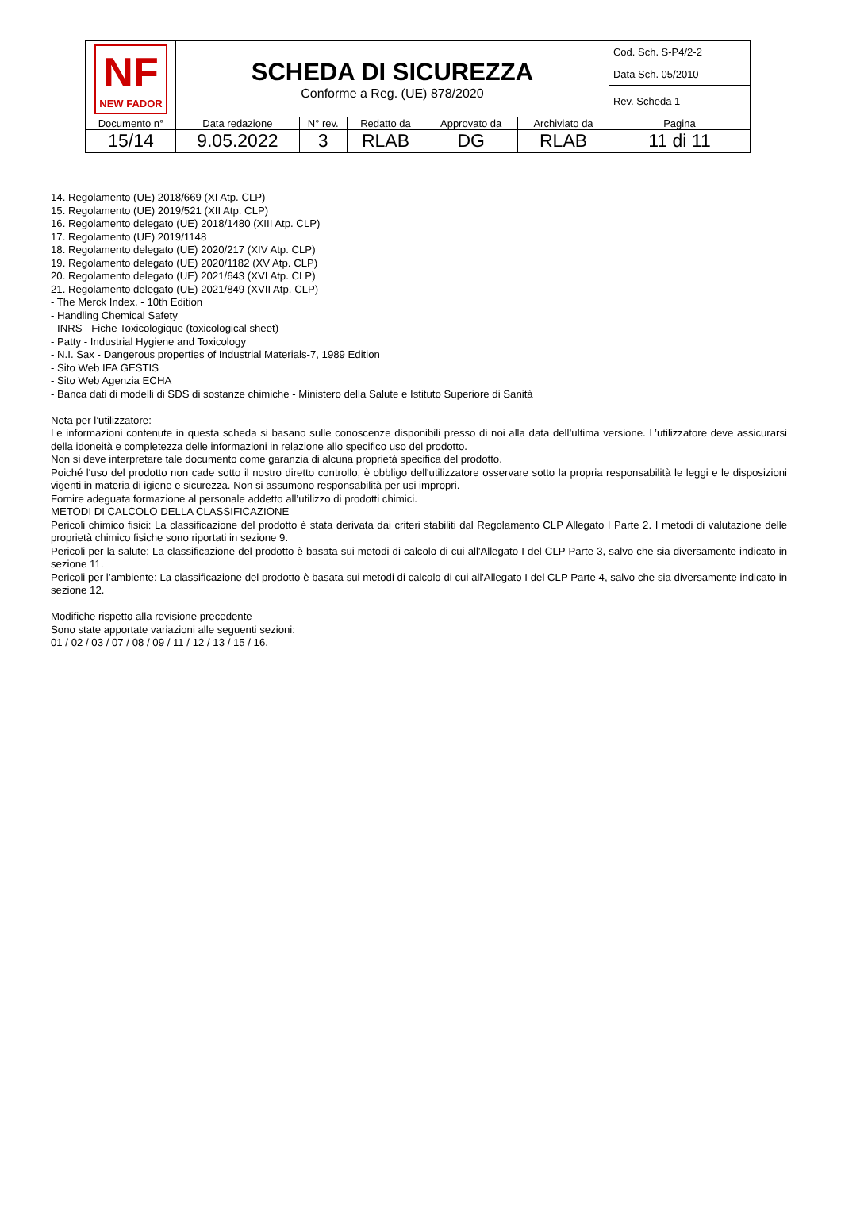| NF NEW FADOR | SCHEDA DI SICUREZZA Conforme a Reg. (UE) 878/2020 | | | | | Cod. Sch. S-P4/2-2 |
| | | | | | | Data Sch. 05/2010 |
| | | | | | | Rev. Scheda 1 |
| Documento n° | Data redazione | N° rev. | Redatto da | Approvato da | Archiviato da | Pagina |
| 15/14 | 9.05.2022 | 3 | RLAB | DG | RLAB | 11 di 11 |
14. Regolamento (UE) 2018/669 (XI Atp. CLP)
15. Regolamento (UE) 2019/521 (XII Atp. CLP)
16. Regolamento delegato (UE) 2018/1480 (XIII Atp. CLP)
17. Regolamento (UE) 2019/1148
18. Regolamento delegato (UE) 2020/217 (XIV Atp. CLP)
19. Regolamento delegato (UE) 2020/1182 (XV Atp. CLP)
20. Regolamento delegato (UE) 2021/643 (XVI Atp. CLP)
21. Regolamento delegato (UE) 2021/849 (XVII Atp. CLP)
- The Merck Index. - 10th Edition
- Handling Chemical Safety
- INRS - Fiche Toxicologique (toxicological sheet)
- Patty - Industrial Hygiene and Toxicology
- N.I. Sax - Dangerous properties of Industrial Materials-7, 1989 Edition
- Sito Web IFA GESTIS
- Sito Web Agenzia ECHA
- Banca dati di modelli di SDS di sostanze chimiche - Ministero della Salute e Istituto Superiore di Sanità
Nota per l’utilizzatore:
Le informazioni contenute in questa scheda si basano sulle conoscenze disponibili presso di noi alla data dell’ultima versione. L’utilizzatore deve assicurarsi della idoneità e completezza delle informazioni in relazione allo specifico uso del prodotto.
Non si deve interpretare tale documento come garanzia di alcuna proprietà specifica del prodotto.
Poiché l'uso del prodotto non cade sotto il nostro diretto controllo, è obbligo dell'utilizzatore osservare sotto la propria responsabilità le leggi e le disposizioni vigenti in materia di igiene e sicurezza. Non si assumono responsabilità per usi impropri.
Fornire adeguata formazione al personale addetto all’utilizzo di prodotti chimici.
METODI DI CALCOLO DELLA CLASSIFICAZIONE
Pericoli chimico fisici: La classificazione del prodotto è stata derivata dai criteri stabiliti dal Regolamento CLP Allegato I Parte 2. I metodi di valutazione delle proprietà chimico fisiche sono riportati in sezione 9.
Pericoli per la salute: La classificazione del prodotto è basata sui metodi di calcolo di cui all'Allegato I del CLP Parte 3, salvo che sia diversamente indicato in sezione 11.
Pericoli per l’ambiente: La classificazione del prodotto è basata sui metodi di calcolo di cui all'Allegato I del CLP Parte 4, salvo che sia diversamente indicato in sezione 12.
Modifiche rispetto alla revisione precedente
Sono state apportate variazioni alle seguenti sezioni:
01 / 02 / 03 / 07 / 08 / 09 / 11 / 12 / 13 / 15 / 16.